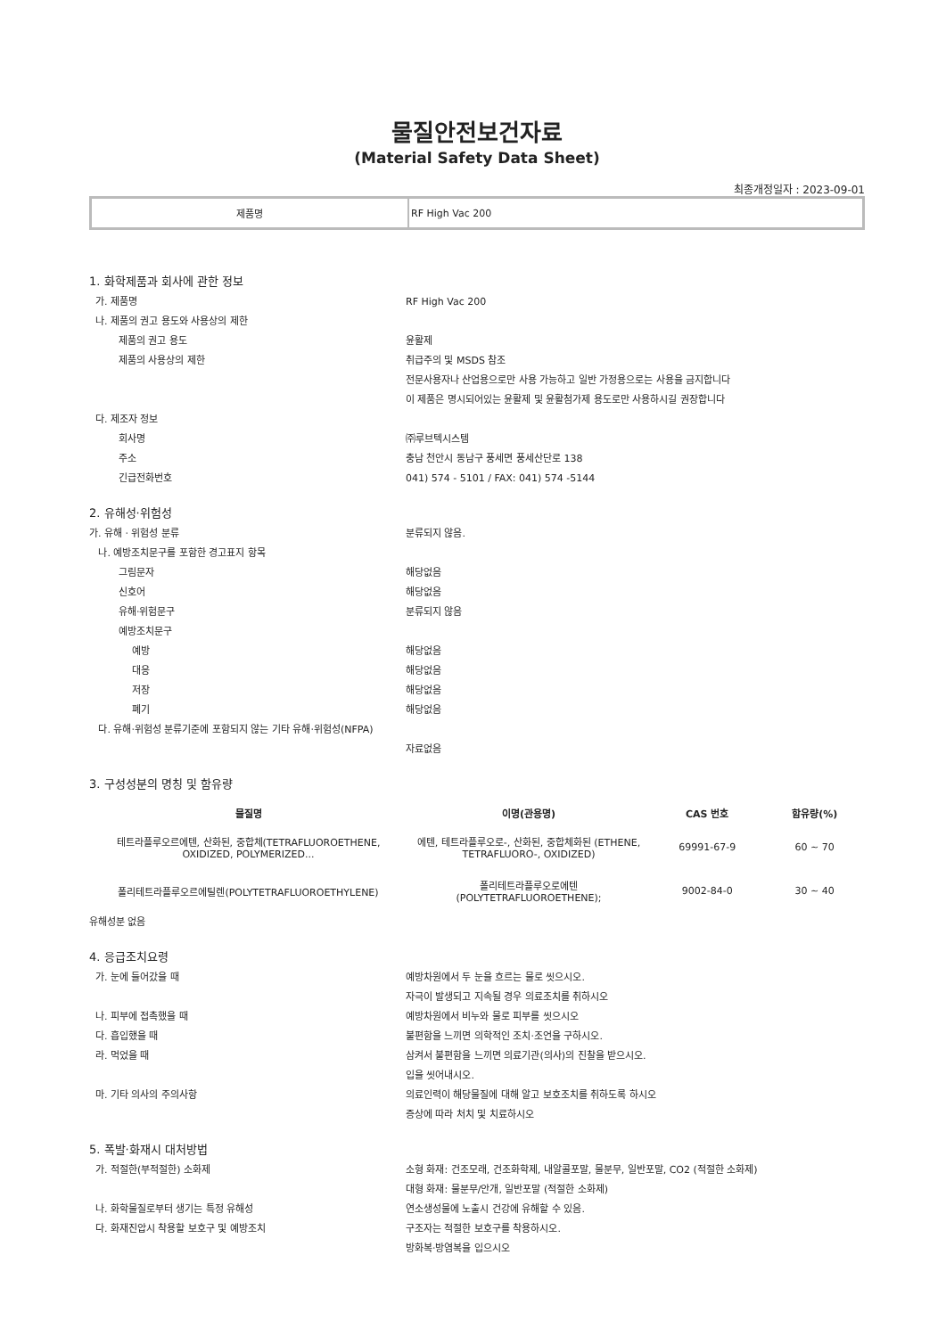물질안전보건자료
(Material Safety Data Sheet)
최종개정일자 : 2023-09-01
| 제품명 | RF High Vac 200 |
1. 화학제품과 회사에 관한 정보
가. 제품명 RF High Vac 200
나. 제품의 권고 용도와 사용상의 제한
제품의 권고 용도 윤활제
제품의 사용상의 제한 취급주의 및 MSDS 참조
전문사용자나 산업용으로만 사용 가능하고 일반 가정용으로는 사용을 금지합니다
이 제품은 명시되어있는 윤활제 및 윤활첨가제 용도로만 사용하시길 권장합니다
다. 제조자 정보
회사명 ㈜루브텍시스템
주소 충남 천안시 동남구 풍세면 풍세산단로 138
긴급전화번호 041) 574 - 5101 / FAX: 041) 574 -5144
2. 유해성·위험성
가. 유해 · 위험성 분류 분류되지 않음.
나. 예방조치문구를 포함한 경고표지 항목
그림문자 해당없음
신호어 해당없음
유해·위험문구 분류되지 않음
예방조치문구
예방 해당없음
대응 해당없음
저장 해당없음
폐기 해당없음
다. 유해·위험성 분류기준에 포함되지 않는 기타 유해·위험성(NFPA)
자료없음
3. 구성성분의 명칭 및 함유량
| 물질명 | 이명(관용명) | CAS 번호 | 함유량(%) |
| --- | --- | --- | --- |
| 테트라플루오르에텐, 산화된, 중합체(TETRAFLUOROETHENE, OXIDIZED, POLYMERIZED... | 에텐, 테트라플루오로-, 산화된, 중합체화된 (ETHENE, TETRAFLUORO-, OXIDIZED) | 69991-67-9 | 60 ~ 70 |
| 폴리테트라플루오르에틸렌(POLYTETRAFLUOROETHYLENE) | 폴리테트라플루오로에텐 (POLYTETRAFLUOROETHENE); | 9002-84-0 | 30 ~ 40 |
유해성분 없음
4. 응급조치요령
가. 눈에 들어갔을 때 예방차원에서 두 눈을 흐르는 물로 씻으시오.
자극이 발생되고 지속될 경우 의료조치를 취하시오
나. 피부에 접촉했을 때 예방차원에서 비누와 물로 피부를 씻으시오
다. 흡입했을 때 불편함을 느끼면 의학적인 조치·조언을 구하시오.
라. 먹었을 때 삼켜서 불편함을 느끼면 의료기관(의사)의 진찰을 받으시오.
입을 씻어내시오.
마. 기타 의사의 주의사항 의료인력이 해당물질에 대해 알고 보호조치를 취하도록 하시오
증상에 따라 처치 및 치료하시오
5. 폭발·화재시 대처방법
가. 적절한(부적절한) 소화제 소형 화재: 건조모래, 건조화학제, 내알콜포말, 물분무, 일반포말, CO2 (적절한 소화제)
대형 화재: 물분무/안개, 일반포말 (적절한 소화제)
나. 화학물질로부터 생기는 특정 유해성 연소생성물에 노출시 건강에 유해할 수 있음.
다. 화재진압시 착용할 보호구 및 예방조치 구조자는 적절한 보호구를 착용하시오.
방화복·방염복을 입으시오